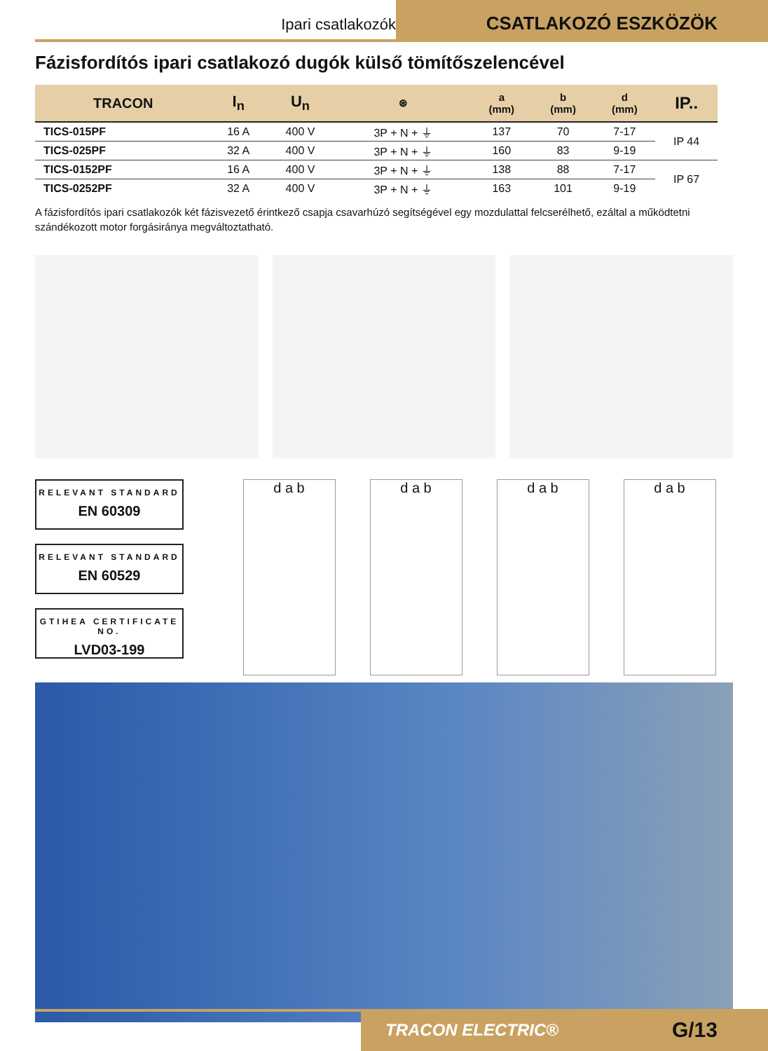Ipari csatlakozók
CSATLAKOZÓ ESZKÖZÖK
Fázisfordítós ipari csatlakozó dugók külső tömítőszelencével
| TRACON | I<sub>n</sub> | U<sub>n</sub> | ⊛ | a (mm) | b (mm) | d (mm) | IP.. |
| --- | --- | --- | --- | --- | --- | --- | --- |
| TICS-015PF | 16 A | 400 V | 3P + N + ⏚ | 137 | 70 | 7-17 | IP 44 |
| TICS-025PF | 32 A | 400 V | 3P + N + ⏚ | 160 | 83 | 9-19 | |
| TICS-0152PF | 16 A | 400 V | 3P + N + ⏚ | 138 | 88 | 7-17 | IP 67 |
| TICS-0252PF | 32 A | 400 V | 3P + N + ⏚ | 163 | 101 | 9-19 | |
A fázisfordítós ipari csatlakozók két fázisvezető érintkező csapja csavarhúzó segítségével egy mozdulattal felcserélhető, ezáltal a működtetni szándékozott motor forgásiránya megváltoztatható.
RELEVANT STANDARD
EN 60309
RELEVANT STANDARD
EN 60529
GTIHEA CERTIFICATE NO.
LVD03-199
d a b d a b d a b d a b
TRACON ELECTRIC® G/13